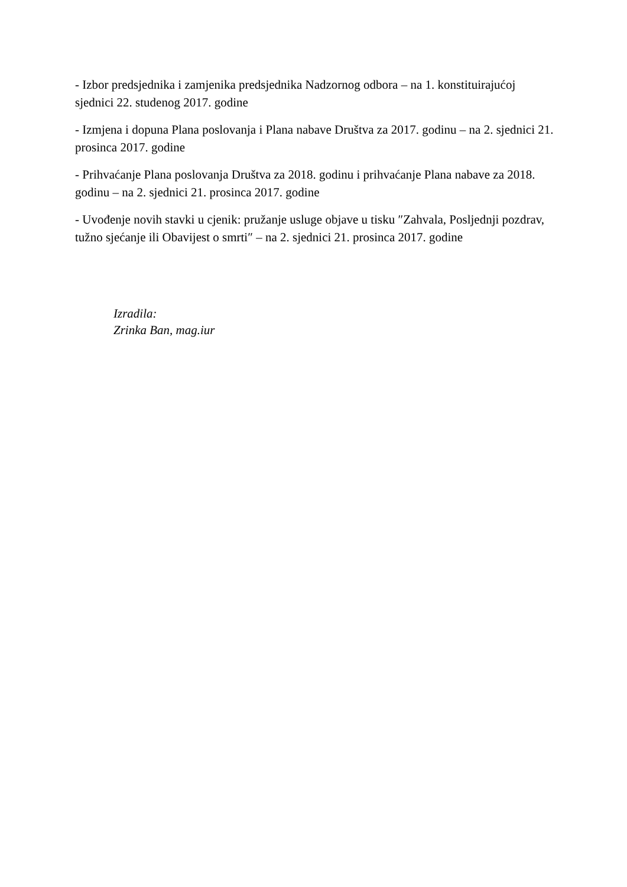- Izbor predsjednika i zamjenika predsjednika Nadzornog odbora – na 1. konstituirajućoj sjednici 22. studenog 2017. godine
- Izmjena i dopuna Plana poslovanja i Plana nabave Društva za 2017. godinu – na 2. sjednici 21. prosinca 2017. godine
- Prihvaćanje Plana poslovanja Društva za 2018. godinu i prihvaćanje Plana nabave za 2018. godinu – na 2. sjednici 21. prosinca 2017. godine
- Uvođenje novih stavki u cjenik: pružanje usluge objave u tisku ″Zahvala, Posljednji pozdrav, tužno sjećanje ili Obavijest o smrti″ – na 2. sjednici 21. prosinca 2017. godine
Izradila:
Zrinka Ban, mag.iur